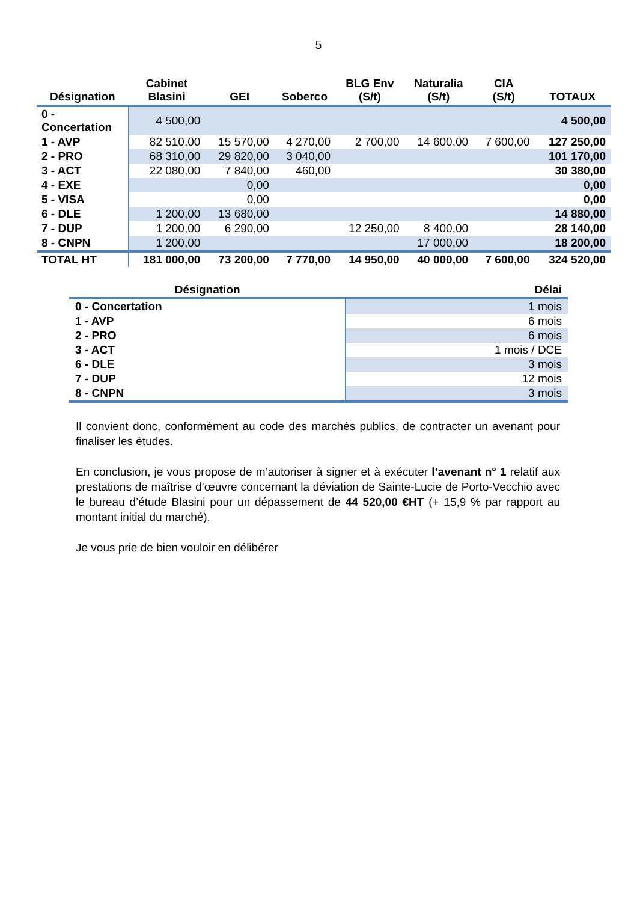5
| Désignation | Cabinet Blasini | GEI | Soberco | BLG Env (S/t) | Naturalia (S/t) | CIA (S/t) | TOTAUX |
| --- | --- | --- | --- | --- | --- | --- | --- |
| 0 - Concertation | 4 500,00 | | | | | | 4 500,00 |
| 1 - AVP | 82 510,00 | 15 570,00 | 4 270,00 | 2 700,00 | 14 600,00 | 7 600,00 | 127 250,00 |
| 2 - PRO | 68 310,00 | 29 820,00 | 3 040,00 | | | | 101 170,00 |
| 3 - ACT | 22 080,00 | 7 840,00 | 460,00 | | | | 30 380,00 |
| 4 - EXE | | 0,00 | | | | | 0,00 |
| 5 - VISA | | 0,00 | | | | | 0,00 |
| 6 - DLE | 1 200,00 | 13 680,00 | | | | | 14 880,00 |
| 7 - DUP | 1 200,00 | 6 290,00 | | 12 250,00 | 8 400,00 | | 28 140,00 |
| 8 - CNPN | 1 200,00 | | | | 17 000,00 | | 18 200,00 |
| TOTAL HT | 181 000,00 | 73 200,00 | 7 770,00 | 14 950,00 | 40 000,00 | 7 600,00 | 324 520,00 |
| Désignation | Délai |
| --- | --- |
| 0 - Concertation | 1 mois |
| 1 - AVP | 6 mois |
| 2 - PRO | 6 mois |
| 3 - ACT | 1 mois / DCE |
| 6 - DLE | 3 mois |
| 7 - DUP | 12 mois |
| 8 - CNPN | 3 mois |
Il convient donc, conformément au code des marchés publics, de contracter un avenant pour finaliser les études.
En conclusion, je vous propose de m’autoriser à signer et à exécuter l’avenant n° 1 relatif aux prestations de maîtrise d’œuvre concernant la déviation de Sainte-Lucie de Porto-Vecchio avec le bureau d’étude Blasini pour un dépassement de 44 520,00 €HT (+ 15,9 % par rapport au montant initial du marché).
Je vous prie de bien vouloir en délibérer